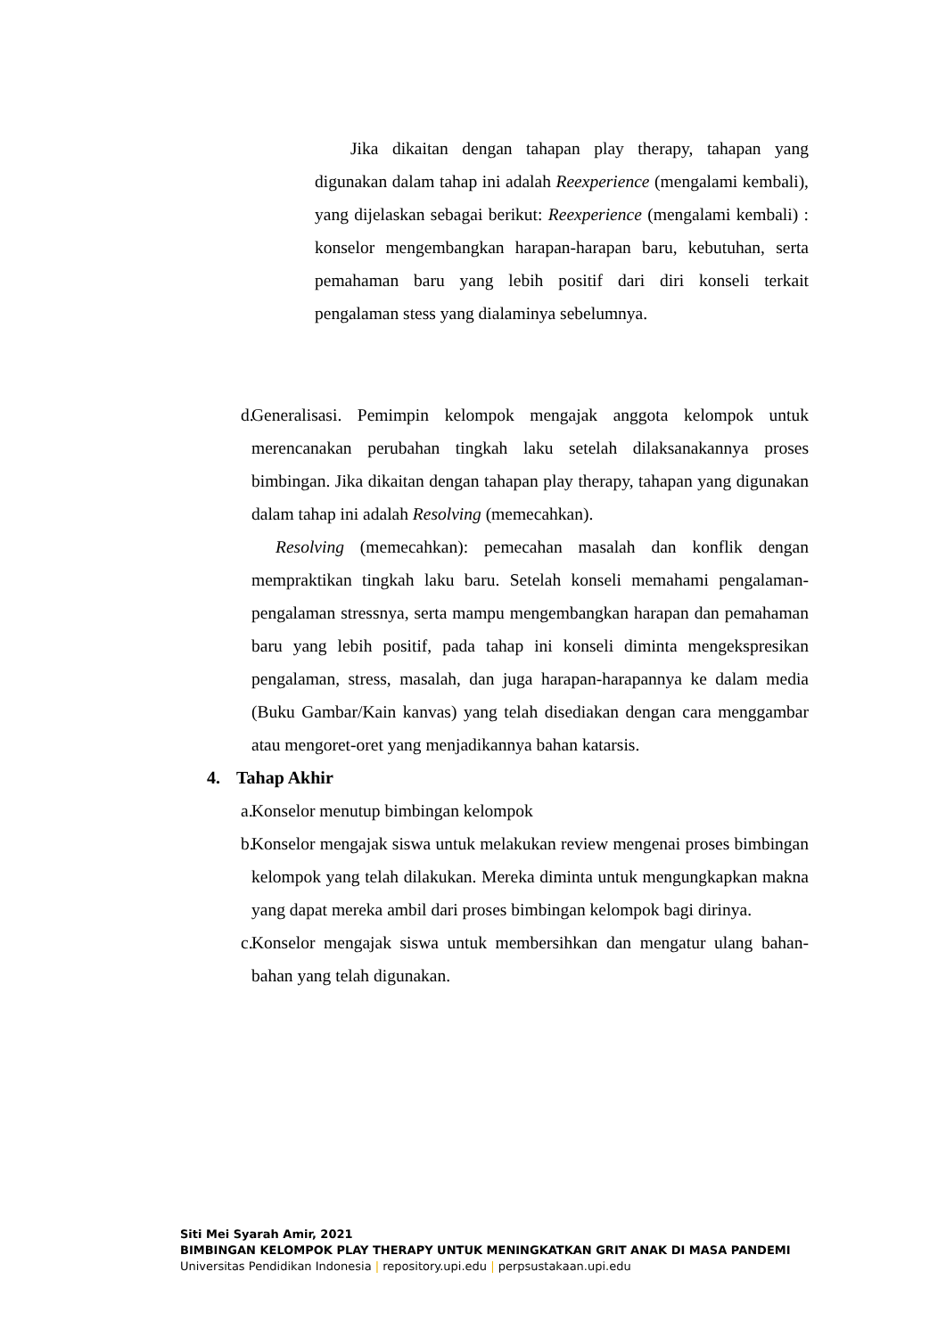Jika dikaitan dengan tahapan play therapy, tahapan yang digunakan dalam tahap ini adalah Reexperience (mengalami kembali), yang dijelaskan sebagai berikut: Reexperience (mengalami kembali) : konselor mengembangkan harapan-harapan baru, kebutuhan, serta pemahaman baru yang lebih positif dari diri konseli terkait pengalaman stess yang dialaminya sebelumnya.
d.
Generalisasi. Pemimpin kelompok mengajak anggota kelompok untuk merencanakan perubahan tingkah laku setelah dilaksanakannya proses bimbingan. Jika dikaitan dengan tahapan play therapy, tahapan yang digunakan dalam tahap ini adalah Resolving (memecahkan).
Resolving (memecahkan): pemecahan masalah dan konflik dengan mempraktikan tingkah laku baru. Setelah konseli memahami pengalaman-pengalaman stressnya, serta mampu mengembangkan harapan dan pemahaman baru yang lebih positif, pada tahap ini konseli diminta mengekspresikan pengalaman, stress, masalah, dan juga harapan-harapannya ke dalam media (Buku Gambar/Kain kanvas) yang telah disediakan dengan cara menggambar atau mengoret-oret yang menjadikannya bahan katarsis.
4. Tahap Akhir
a.
Konselor menutup bimbingan kelompok
b.
Konselor mengajak siswa untuk melakukan review mengenai proses bimbingan kelompok yang telah dilakukan. Mereka diminta untuk mengungkapkan makna yang dapat mereka ambil dari proses bimbingan kelompok bagi dirinya.
c.
Konselor mengajak siswa untuk membersihkan dan mengatur ulang bahan-bahan yang telah digunakan.
Siti Mei Syarah Amir, 2021
BIMBINGAN KELOMPOK PLAY THERAPY UNTUK MENINGKATKAN GRIT ANAK DI MASA PANDEMI
Universitas Pendidikan Indonesia | repository.upi.edu | perpsustakaan.upi.edu